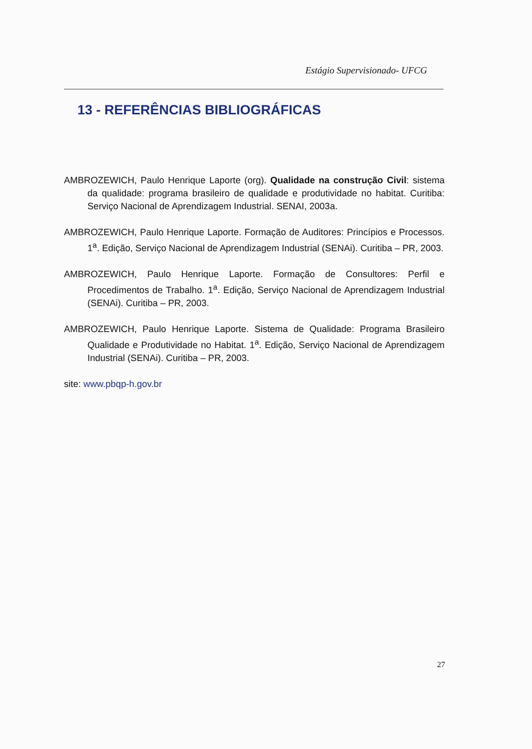Estágio Supervisionado- UFCG
13 - REFERÊNCIAS BIBLIOGRÁFICAS
AMBROZEWICH, Paulo Henrique Laporte (org). Qualidade na construção Civil: sistema da qualidade: programa brasileiro de qualidade e produtividade no habitat. Curitiba: Serviço Nacional de Aprendizagem Industrial. SENAI, 2003a.
AMBROZEWICH, Paulo Henrique Laporte. Formação de Auditores: Princípios e Processos. 1<sup>a</sup>. Edição, Serviço Nacional de Aprendizagem Industrial (SENAi). Curitiba – PR, 2003.
AMBROZEWICH, Paulo Henrique Laporte. Formação de Consultores: Perfil e Procedimentos de Trabalho. 1<sup>a</sup>. Edição, Serviço Nacional de Aprendizagem Industrial (SENAi). Curitiba – PR, 2003.
AMBROZEWICH, Paulo Henrique Laporte. Sistema de Qualidade: Programa Brasileiro Qualidade e Produtividade no Habitat. 1<sup>a</sup>. Edição, Serviço Nacional de Aprendizagem Industrial (SENAi). Curitiba – PR, 2003.
site: www.pbqp-h.gov.br
27